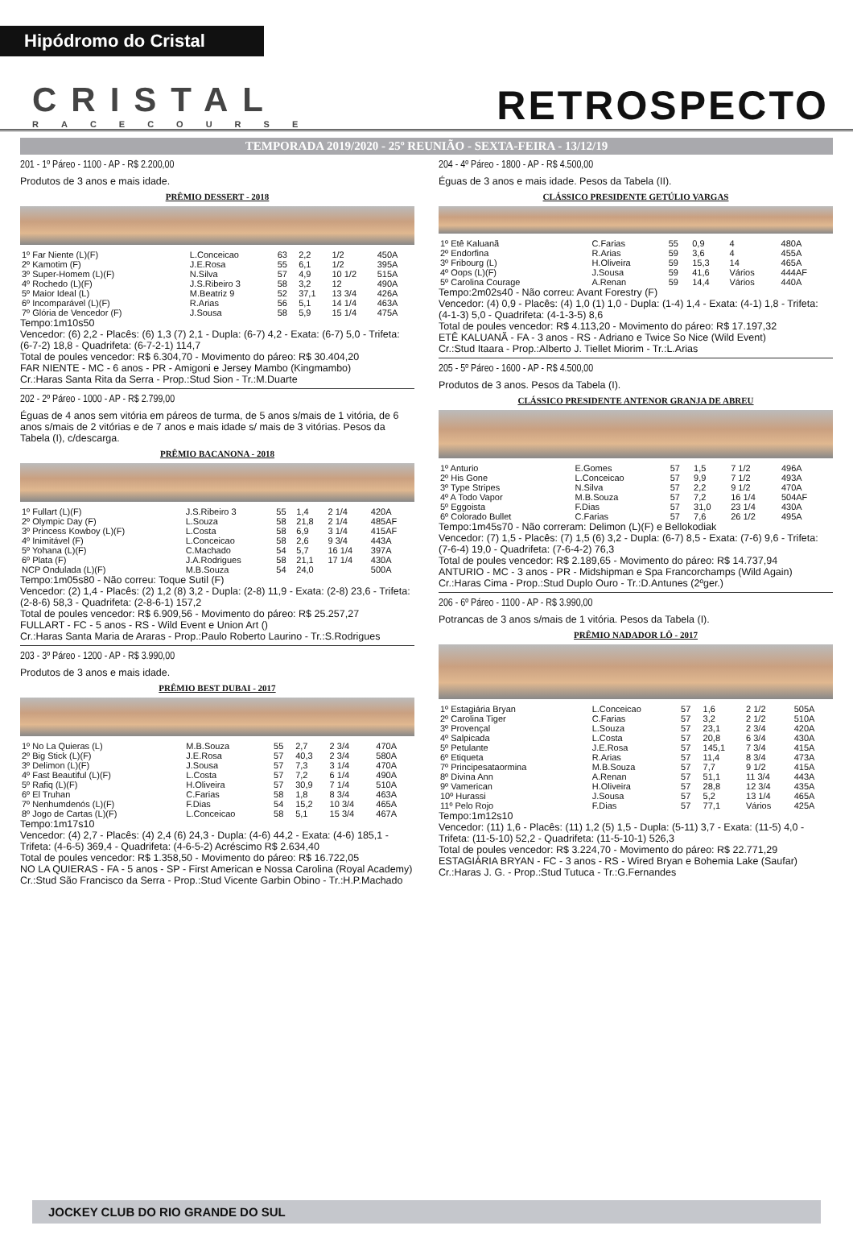Hipódromo do Cristal
CRISTAL
RACECOURSE
RETROSPECTO
TEMPORADA 2019/2020 - 25º REUNIÃO - SEXTA-FEIRA - 13/12/19
201 - 1º Páreo - 1100 - AP - R$ 2.200,00
Produtos de 3 anos e mais idade.
PRÊMIO DESSERT - 2018
| 1º Far Niente (L)(F) | L.Conceicao | 63 | 2,2 | 1/2 | 450A |
| 2º Kamotim (F) | J.E.Rosa | 55 | 6,1 | 1/2 | 395A |
| 3º Super-Homem (L)(F) | N.Silva | 57 | 4,9 | 10 1/2 | 515A |
| 4º Rochedo (L)(F) | J.S.Ribeiro 3 | 58 | 3,2 | 12 | 490A |
| 5º Maior Ideal (L) | M.Beatriz 9 | 52 | 37,1 | 13 3/4 | 426A |
| 6º Incomparável (L)(F) | R.Arias | 56 | 5,1 | 14 1/4 | 463A |
| 7º Glória de Vencedor (F) | J.Sousa | 58 | 5,9 | 15 1/4 | 475A |
Tempo:1m10s50
Vencedor: (6) 2,2 - Placês: (6) 1,3 (7) 2,1 - Dupla: (6-7) 4,2 - Exata: (6-7) 5,0 - Trifeta: (6-7-2) 18,8 - Quadrifeta: (6-7-2-1) 114,7
Total de poules vencedor: R$ 6.304,70 - Movimento do páreo: R$ 30.404,20
FAR NIENTE - MC - 6 anos - PR - Amigoni e Jersey Mambo (Kingmambo)
Cr.:Haras Santa Rita da Serra - Prop.:Stud Sion - Tr.:M.Duarte
202 - 2º Páreo - 1000 - AP - R$ 2.799,00
Éguas de 4 anos sem vitória em páreos de turma, de 5 anos s/mais de 1 vitória, de 6 anos s/mais de 2 vitórias e de 7 anos e mais idade s/ mais de 3 vitórias. Pesos da Tabela (I), c/descarga.
PRÊMIO BACANONA - 2018
| 1º Fullart (L)(F) | J.S.Ribeiro 3 | 55 | 1,4 | 2 1/4 | 420A |
| 2º Olympic Day (F) | L.Souza | 58 | 21,8 | 2 1/4 | 485AF |
| 3º Princess Kowboy (L)(F) | L.Costa | 58 | 6,9 | 3 1/4 | 415AF |
| 4º Inimitável (F) | L.Conceicao | 58 | 2,6 | 9 3/4 | 443A |
| 5º Yohana (L)(F) | C.Machado | 54 | 5,7 | 16 1/4 | 397A |
| 6º Plata (F) | J.A.Rodrigues | 58 | 21,1 | 17 1/4 | 430A |
| NCP Ondulada (L)(F) | M.B.Souza | 54 | 24,0 | | 500A |
Tempo:1m05s80 - Não correu: Toque Sutil (F)
Vencedor: (2) 1,4 - Placês: (2) 1,2 (8) 3,2 - Dupla: (2-8) 11,9 - Exata: (2-8) 23,6 - Trifeta: (2-8-6) 58,3 - Quadrifeta: (2-8-6-1) 157,2
Total de poules vencedor: R$ 6.909,56 - Movimento do páreo: R$ 25.257,27
FULLART - FC - 5 anos - RS - Wild Event e Union Art ()
Cr.:Haras Santa Maria de Araras - Prop.:Paulo Roberto Laurino - Tr.:S.Rodrigues
203 - 3º Páreo - 1200 - AP - R$ 3.990,00
Produtos de 3 anos e mais idade.
PRÊMIO BEST DUBAI - 2017
| 1º No La Quieras (L) | M.B.Souza | 55 | 2,7 | 2 3/4 | 470A |
| 2º Big Stick (L)(F) | J.E.Rosa | 57 | 40,3 | 2 3/4 | 580A |
| 3º Delimon (L)(F) | J.Sousa | 57 | 7,3 | 3 1/4 | 470A |
| 4º Fast Beautiful (L)(F) | L.Costa | 57 | 7,2 | 6 1/4 | 490A |
| 5º Rafiq (L)(F) | H.Oliveira | 57 | 30,9 | 7 1/4 | 510A |
| 6º El Truhan | C.Farias | 58 | 1,8 | 8 3/4 | 463A |
| 7º Nenhumdenós (L)(F) | F.Dias | 54 | 15,2 | 10 3/4 | 465A |
| 8º Jogo de Cartas (L)(F) | L.Conceicao | 58 | 5,1 | 15 3/4 | 467A |
Tempo:1m17s10
Vencedor: (4) 2,7 - Placês: (4) 2,4 (6) 24,3 - Dupla: (4-6) 44,2 - Exata: (4-6) 185,1 - Trifeta: (4-6-5) 369,4 - Quadrifeta: (4-6-5-2) Acréscimo R$ 2.634,40
Total de poules vencedor: R$ 1.358,50 - Movimento do páreo: R$ 16.722,05
NO LA QUIERAS - FA - 5 anos - SP - First American e Nossa Carolina (Royal Academy)
Cr.:Stud São Francisco da Serra - Prop.:Stud Vicente Garbin Obino - Tr.:H.P.Machado
204 - 4º Páreo - 1800 - AP - R$ 4.500,00
Éguas de 3 anos e mais idade. Pesos da Tabela (II).
CLÁSSICO PRESIDENTE GETÚLIO VARGAS
| 1º Etê Kaluanã | C.Farias | 55 | 0,9 | 4 | 480A |
| 2º Endorfina | R.Arias | 59 | 3,6 | 4 | 455A |
| 3º Fribourg (L) | H.Oliveira | 59 | 15,3 | 14 | 465A |
| 4º Oops (L)(F) | J.Sousa | 59 | 41,6 | Vários | 444AF |
| 5º Carolina Courage | A.Renan | 59 | 14,4 | Vários | 440A |
Tempo:2m02s40 - Não correu: Avant Forestry (F)
Vencedor: (4) 0,9 - Placês: (4) 1,0 (1) 1,0 - Dupla: (1-4) 1,4 - Exata: (4-1) 1,8 - Trifeta: (4-1-3) 5,0 - Quadrifeta: (4-1-3-5) 8,6
Total de poules vencedor: R$ 4.113,20 - Movimento do páreo: R$ 17.197,32
ETÊ KALUANÃ - FA - 3 anos - RS - Adriano e Twice So Nice (Wild Event)
Cr.:Stud Itaara - Prop.:Alberto J. Tiellet Miorim - Tr.:L.Arias
205 - 5º Páreo - 1600 - AP - R$ 4.500,00
Produtos de 3 anos. Pesos da Tabela (I).
CLÁSSICO PRESIDENTE ANTENOR GRANJA DE ABREU
| 1º Anturio | E.Gomes | 57 | 1,5 | 7 1/2 | 496A |
| 2º His Gone | L.Conceicao | 57 | 9,9 | 7 1/2 | 493A |
| 3º Type Stripes | N.Silva | 57 | 2,2 | 9 1/2 | 470A |
| 4º A Todo Vapor | M.B.Souza | 57 | 7,2 | 16 1/4 | 504AF |
| 5º Eggoista | F.Dias | 57 | 31,0 | 23 1/4 | 430A |
| 6º Colorado Bullet | C.Farias | 57 | 7,6 | 26 1/2 | 495A |
Tempo:1m45s70 - Não correram: Delimon (L)(F) e Bellokodiak
Vencedor: (7) 1,5 - Placês: (7) 1,5 (6) 3,2 - Dupla: (6-7) 8,5 - Exata: (7-6) 9,6 - Trifeta: (7-6-4) 19,0 - Quadrifeta: (7-6-4-2) 76,3
Total de poules vencedor: R$ 2.189,65 - Movimento do páreo: R$ 14.737,94
ANTURIO - MC - 3 anos - PR - Midshipman e Spa Francorchamps (Wild Again)
Cr.:Haras Cima - Prop.:Stud Duplo Ouro - Tr.:D.Antunes (2ºger.)
206 - 6º Páreo - 1100 - AP - R$ 3.990,00
Potrancas de 3 anos s/mais de 1 vitória. Pesos da Tabela (I).
PRÊMIO NADADOR LÔ - 2017
| 1º Estagiária Bryan | L.Conceicao | 57 | 1,6 | 2 1/2 | 505A |
| 2º Carolina Tiger | C.Farias | 57 | 3,2 | 2 1/2 | 510A |
| 3º Provençal | L.Souza | 57 | 23,1 | 2 3/4 | 420A |
| 4º Salpicada | L.Costa | 57 | 20,8 | 6 3/4 | 430A |
| 5º Petulante | J.E.Rosa | 57 | 145,1 | 7 3/4 | 415A |
| 6º Etiqueta | R.Arias | 57 | 11,4 | 8 3/4 | 473A |
| 7º Principesataormina | M.B.Souza | 57 | 7,7 | 9 1/2 | 415A |
| 8º Divina Ann | A.Renan | 57 | 51,1 | 11 3/4 | 443A |
| 9º Vamerican | H.Oliveira | 57 | 28,8 | 12 3/4 | 435A |
| 10º Hurassi | J.Sousa | 57 | 5,2 | 13 1/4 | 465A |
| 11º Pelo Rojo | F.Dias | 57 | 77,1 | Vários | 425A |
Tempo:1m12s10
Vencedor: (11) 1,6 - Placês: (11) 1,2 (5) 1,5 - Dupla: (5-11) 3,7 - Exata: (11-5) 4,0 - Trifeta: (11-5-10) 52,2 - Quadrifeta: (11-5-10-1) 526,3
Total de poules vencedor: R$ 3.224,70 - Movimento do páreo: R$ 22.771,29
ESTAGIÁRIA BRYAN - FC - 3 anos - RS - Wired Bryan e Bohemia Lake (Saufar)
Cr.:Haras J. G. - Prop.:Stud Tutuca - Tr.:G.Fernandes
JOCKEY CLUB DO RIO GRANDE DO SUL